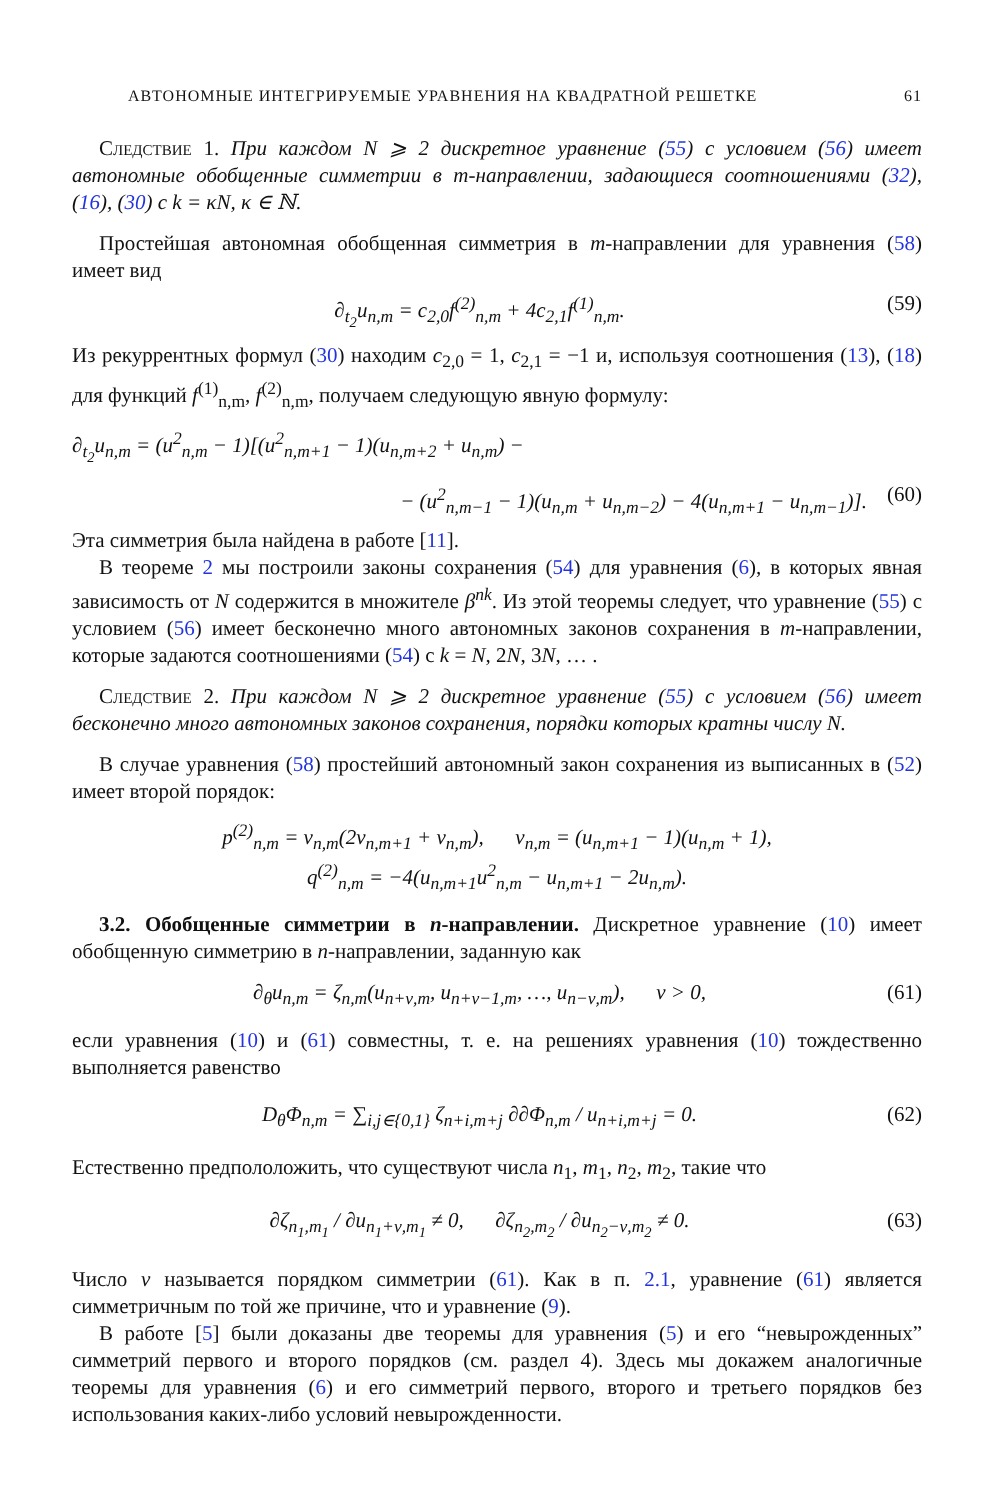АВТОНОМНЫЕ ИНТЕГРИРУЕМЫЕ УРАВНЕНИЯ НА КВАДРАТНОЙ РЕШЕТКЕ 61
Следствие 1. При каждом N ⩾ 2 дискретное уравнение (55) с условием (56) имеет автономные обобщенные симметрии в m-направлении, задающиеся соотношениями (32), (16), (30) с k = κN, κ ∈ ℕ.
Простейшая автономная обобщенная симметрия в m-направлении для уравнения (58) имеет вид
∂<sub>t<sub>2</sub></sub>u<sub>n,m</sub> = c<sub>2,0</sub>f<sup>(2)</sup><sub>n,m</sub> + 4c<sub>2,1</sub>f<sup>(1)</sup><sub>n,m</sub>. (59)
Из рекуррентных формул (30) находим c<sub>2,0</sub> = 1, c<sub>2,1</sub> = −1 и, используя соотношения (13), (18) для функций f<sup>(1)</sup><sub>n,m</sub>, f<sup>(2)</sup><sub>n,m</sub>, получаем следующую явную формулу:
∂<sub>t<sub>2</sub></sub>u<sub>n,m</sub> = (u<sup>2</sup><sub>n,m</sub> − 1)[(u<sup>2</sup><sub>n,m+1</sub> − 1)(u<sub>n,m+2</sub> + u<sub>n,m</sub>) −
− (u<sup>2</sup><sub>n,m−1</sub> − 1)(u<sub>n,m</sub> + u<sub>n,m−2</sub>) − 4(u<sub>n,m+1</sub> − u<sub>n,m−1</sub>)]. (60)
Эта симметрия была найдена в работе [11].
В теореме 2 мы построили законы сохранения (54) для уравнения (6), в которых явная зависимость от N содержится в множителе β<sup>nk</sup>. Из этой теоремы следует, что уравнение (55) с условием (56) имеет бесконечно много автономных законов сохранения в m-направлении, которые задаются соотношениями (54) с k = N, 2N, 3N, … .
Следствие 2. При каждом N ⩾ 2 дискретное уравнение (55) с условием (56) имеет бесконечно много автономных законов сохранения, порядки которых кратны числу N.
В случае уравнения (58) простейший автономный закон сохранения из выписанных в (52) имеет второй порядок:
p<sup>(2)</sup><sub>n,m</sub> = v<sub>n,m</sub>(2v<sub>n,m+1</sub> + v<sub>n,m</sub>), v<sub>n,m</sub> = (u<sub>n,m+1</sub> − 1)(u<sub>n,m</sub> + 1),
q<sup>(2)</sup><sub>n,m</sub> = −4(u<sub>n,m+1</sub>u<sup>2</sup><sub>n,m</sub> − u<sub>n,m+1</sub> − 2u<sub>n,m</sub>).
3.2. Обобщенные симметрии в n-направлении. Дискретное уравнение (10) имеет обобщенную симметрию в n-направлении, заданную как
∂<sub>θ</sub>u<sub>n,m</sub> = ζ<sub>n,m</sub>(u<sub>n+ν,m</sub>, u<sub>n+ν−1,m</sub>, …, u<sub>n−ν,m</sub>), ν > 0, (61)
если уравнения (10) и (61) совместны, т. е. на решениях уравнения (10) тождественно выполняется равенство
D<sub>θ</sub>Φ<sub>n,m</sub> = ∑<sub>i,j∈{0,1}</sub> ζ<sub>n+i,m+j</sub> ∂∂Φ<sub>n,m</sub> / u<sub>n+i,m+j</sub> = 0. (62)
Естественно предпололожить, что существуют числа n<sub>1</sub>, m<sub>1</sub>, n<sub>2</sub>, m<sub>2</sub>, такие что
∂ζ<sub>n<sub>1</sub>,m<sub>1</sub></sub> / ∂u<sub>n<sub>1</sub>+ν,m<sub>1</sub></sub> ≠ 0, ∂ζ<sub>n<sub>2</sub>,m<sub>2</sub></sub> / ∂u<sub>n<sub>2</sub>−ν,m<sub>2</sub></sub> ≠ 0. (63)
Число ν называется порядком симметрии (61). Как в п. 2.1, уравнение (61) является симметричным по той же причине, что и уравнение (9).
В работе [5] были доказаны две теоремы для уравнения (5) и его “невырожденных” симметрий первого и второго порядков (см. раздел 4). Здесь мы докажем аналогичные теоремы для уравнения (6) и его симметрий первого, второго и третьего порядков без использования каких-либо условий невырожденности.